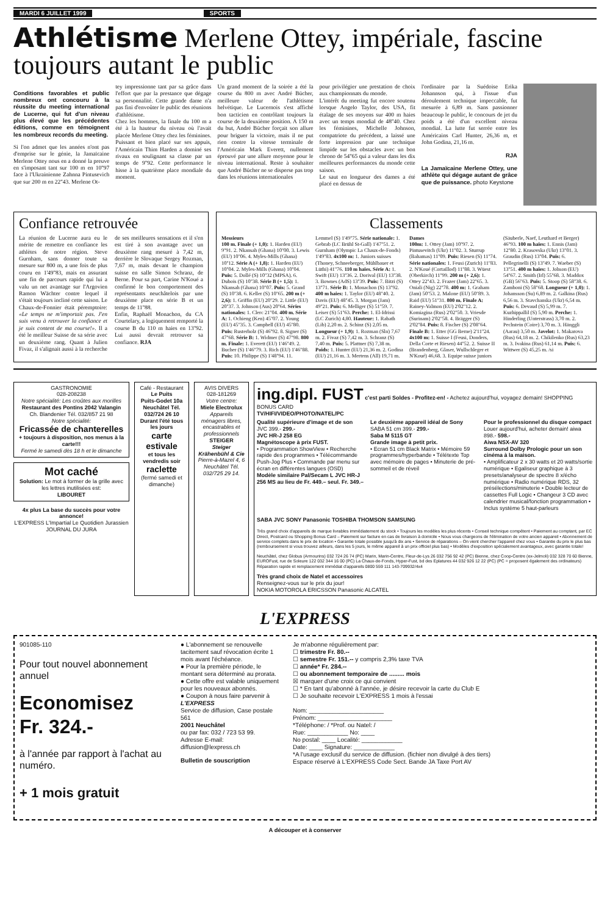MARDI 6 JUILLET 1999 SPORTS
Athlétisme Merlene Ottey, impériale, fascine toujours autant le public
Conditions favorables et public nombreux ont concouru à la réussite du meeting international de Lucerne, qui fut d'un niveau plus élevé que les précédentes éditions, comme en témoignent les nombreux records du meeting.
Si l'on admet que les années n'ont pas d'emprise sur le génie, la Jamaïcaine Merlene Ottey nous en a donné la preuve en s'imposant tant sur 100 m en 10''97 face à l'Ukrainienne Zahnna Pintusevich que sur 200 m en 22''43. Merlene Ot-
tey impressionne tant par sa grâce dans l'effort que par la prestance que dégage sa personnalité. Cette grande dame n'a pas fini d'envoûter le public des réunions d'athlétisme.
Chez les hommes, la finale du 100 m a été à la hauteur du niveau où l'avait placée Merlene Ottey chez les féminines. Puissant et bien placé sur ses appuis, l'Américain Thim Harden a dominé ses rivaux en soulignant sa classe par un temps de 9''92. Cette performance le hisse à la quatrième place mondiale du moment.
Un grand moment de la soirée a été la course du 800 m avec André Bücher, meilleure valeur de l'athlétisme helvétique. Le Lucernois s'est affiché bon tacticien en contrôlant toujours la course de la deuxième position. A 150 m du but, André Bücher forçait son allure pour briguer la victoire, mais il ne put rien contre la vitesse terminale de l'Américain Mark Everett, nullement éprouvé par une allure moyenne pour le niveau international. Reste à souhaiter que André Bücher ne se disperse pas trop dans les réunions internationales
pour privilégier une prestation de choix aux championnats du monde.
L'intérêt du meeting fut encore soutenu lorsque Angelo Taylor, des USA, fit étalage de ses moyens sur 400 m haies avec un temps mondial de 48''40. Chez les féminines, Michelle Johnson, compatriote du précédent, a laissé une forte impression par une technique limpide sur les obstacles avec un bon chrono de 54''65 qui a valeur dans les dix meilleures performances du monde cette saison.
Le saut en longueur des dames a été placé en dessus de
l'ordinaire par la Suédoise Erika Johannson qui, à l'issue d'un déroulement technique impeccable, fut mesurée à 6,89 m. Sans passionner beaucoup le public, le concours de jet du poids a été d'un excellent niveau mondial. La lutte fut serrée entre les Américains Carl Hunter, 26,36 m, et John Godina, 21,16 m.
RJA
La Jamaïcaine Merlene Ottey, une athlète qui dégage autant de grâce que de puissance. photo Keystone
Confiance retrouvée
La réunion de Lucerne aura eu le mérite de remettre en confiance les athlètes de notre région. Steve Gurnham, sans donner toute sa mesure sur 800 m, a une fois de plus couru en 1'49''83, mais en assurant une fin de parcours rapide qui lui a valu un net avantage sur l'Argovien Ramon Wächter contre lequel il s'était toujours incliné cette saison. Le Chaux-de-Fonnier était péremptoire: «Le temps ne m'importait pas. J'en suis venu à retrouver la confiance et je suis content de ma course!». Il a été le meilleur Suisse de sa série avec un deuxième rang. Quant à Julien Fivaz, il s'alignait aussi à la recherche de ses meilleures sensations et il s'en est tiré à son avantage avec un deuxième rang mesuré à 7,42 m, derrière le Slovaque Sergey Rozman, 7,67 m, mais devant le champion suisse en salle Simon Schranz, de Berne. Pour sa part, Carine N'Koué a confirmé le bon comportement des représentants neuchâtelois par une deuxième place en série B et un temps de 11''88.
Enfin, Raphaël Monachon, du CA Courtelary, a logiquement remporté la course B du 110 m haies en 13''92. Lui aussi devrait retrouver sa confiance. RJA
Classements
Messieurs
100 m. Finale (+ 1,0): 1. Harden (EU) 9''91. 2. Nkansah (Ghana) 10''00. 3. Lewis (EU) 10''06. 4. Myles-Mills (Ghana) 10''12. Série A (+ 1,8): 1. Harden (EU) 10''04. 2. Myles-Mills (Ghana) 10''04. Puis: 5. Dollé (S) 10''32 (MPSA). 6. Dubois (S) 10''38. Série B (+ 1,5): 1. Nkansah (Ghana) 10''07. Puis: 5. Grand (S) 10''38. 6. Keller (S) 10''65. 200 m (+ 2,6): 1. Griffin (EU) 20''29. 2. Little (EU) 20''37. 3. Johnson (Aus) 20''64. Séries nationales: 1. Clerc 21''04. 400 m. Série A: 1. Ochieng (Ken) 45''07. 2. Young (EU) 45''35. 3. Campbell (EU) 45''80. Puis: Rusterholz (S) 46''92. 8. Signer (S) 47''68. Série B: 1. Widmer (S) 47''98. 800 m. Finale: 1. Everett (EU) 1'46''49. 2. Bucher (S) 1'46''79. 3. Rich (EU) 1'46''88. Puis: 10. Philippe (S) 1'48''94. 11. Lemmel (S) 1'49''75. Série nationale: 1. Gebrab (LC Brühl St-Gall) 1'47''51. 2. Gurnham (Olympic La Chaux-de-Fonds) 1'49''83. 4x100 m: 1. Juniors suisses (Thoney, Schneeberger, Mühlbauer et Lüthi) 41''76. 110 m haies. Série A: 1. Swift (EU) 13''36. 2. Dorival (EU) 13''38. 3. Bownes (AdS) 13''39. Puis: 7. Bitzi (S) 13''71. Série B: 1. Monachon (S) 13''92. 400 m haies: 1. Taylor (EU) 48''40. 2. Davis (EU) 48''45. 3. Morgan (Jam) 49''21. Puis: 6. Melliger (S) 51''59. 7. Leiser (S) 51''63. Perche: 1. El-Idrissi (LC Zurich) 4,80. Hauteur: 1. Rabath (Lib) 2,20 m. 2. Schinz (S) 2,05 m. Longueur (+ 1,9): 1. Rozman (Sln) 7,67 m. 2. Fivaz (S) 7,42 m. 3. Schranz (S) 7,40 m. Puis: 5. Plattner (S) 7,38 m. Poids: 1. Hunter (EU) 21,36 m. 2. Godina (EU) 21,16 m. 3. Mertens (All) 19,71 m.
Dames
100m: 1. Ottey (Jam) 10''97. 2. Pintusevitch (Ukr) 11''02. 3. Sturrup (Bahamas) 11''09. Puis: Riesen (S) 11''74. Série nationales: 1. Feusi (Zurich) 11''83. 2. N'Koué (Cortaillod) 11''88. 3. Wüest (Oberkirch) 11''99. 200 m (+ 2,6): 1. Ottey 22''43. 2. Frazer (Jam) 22''65. 3. Oniali (Nig) 22''78. 400 m: 1. Graham (Jam) 50''53. 2. Malone (EU) 50''89. 3. Raid (EU) 51''31. 800 m. Finale A: Rainey-Valmon (EU) 2'02''12. 2. Komiagina (Rus) 2'02''50. 3. Vriesde (Surinam) 2'02''58. 4. Brägger (S) 2'02''84. Puis: 8. Fischer (S) 2'08''64. Finale B: 1. Etter (GG Berne) 2'11''24. 4x100 m: 1. Suisse I (Feusi, Donders, Della Corte et Riesen) 44''52. 2. Suisse II (Brandenberg, Glaser, Wullschleger et N'Koué) 46,68. 3. Equipe suisse juniors (Säuberle, Naef, Leuthard et Berger) 46''93. 100 m haies: 1. Ennis (Jam) 12''80. 2. Krasovska (Ukr) 13''01. 3. Graudin (Rus) 13''04. Puis: 6. Pellegrinelli (S) 13''49. 7. Waeber (S) 13''51. 400 m haies: 1. Johson (EU) 54''67. 2. Smith (Irl) 55''68. 3. Maddox (GB) 56''63. Puis: 5. Stoop (S) 58''38. 6. Zamboni (S) 58''68. Longueur (+ 1,0): 1. Johansson (Su) 6,89 m. 2. Galkina (Rus) 6,56 m. 3. Stavchanska (Ukr) 6,54 m. Puis: 6. Devaud (S) 5,99 m. 7. Kuzhippallil (S) 5,90 m. Perche: 1. Hinderling (Unterstrass) 3,70 m. 2. Pechstein (Coire) 3,70 m. 3. Hänggli (Aarau) 3,50 m. Javelot: 1. Makarova (Rus) 64,18 m. 2. Chikilenko (Rus) 63,23 m. 3. Ivakina (Rus) 61,14 m. Puis: 6. Wittwer (S) 45,25 m. /si
GASTRONOMIE
028-208238
Notre spécialité: Les croûtes aux morilles
Restaurant des Pontins 2042 Valangin
Ch. Blandenier Tél. 032/857 21 98
Notre spécialité:
Fricassée de chanterelles
+ toujours à disposition, nos menus à la carte!!!
Fermé le samedi dès 18 h et le dimanche
Mot caché
Solution: Le mot à former de la grille avec les lettres inutilisées est:
LIBOURET
4x plus La base du succès pour votre annonce!
L'EXPRESS L'Impartial Le Quotidien Jurassien JOURNAL DU JURA
Café - Restaurant
Le Puits
Puits-Godet 10a Neuchâtel Tél. 032/724 26 10
Durant l'été tous les jours
carte estivale
et tous les vendredis soir
raclette
(fermé samedi et dimanche)
AVIS DIVERS
028-181269
Votre centre:
Miele Electrolux
Appareils ménagers libres, encastrables et professionnels
STEIGER
Steiger Krähenbühl & Cie
Pierre-à-Mazel 4, 6 Neuchâtel Tél. 032/725 29 14.
ing.dipl. FUST c'est parti Soldes - Profitez-en! - Achetez aujourd'hui, voyagez demain! SHOPPING BONUS CARD
TV/HIFI/VIDEO/PHOTO/NATEL/PC
Qualité supérieure d'image et de son
JVC 399.- 299.-
JVC HR-J 258 EG
Magnétoscope à prix FUST.
• Programmation ShowView • Recherche rapide des programmes • Télécommande Push-Jog Plus • Commande par menu sur écran en différentes langues (OSD)
Modèle similaire Pal/Secam L JVC HR-J 256 MS au lieu de Fr. 449.– seul. Fr. 349.–
Le deuxième appareil idéal de Sony
SABA 51 cm 399.- 299.-
Saba M 5115 GT
Grande image à petit prix.
• Ecran 51 cm Black Matrix • Mémoire 59 programmes/hyperbande • Télétexte Top avec mémoire de pages • Minuterie de pré-sommeil et de réveil
Pour le professionnel du disque compact
Louer aujourd'hui, acheter demain! aiwa 898.- 598.-
Aiwa NSX-AV 320
Surround Dolby Prologic pour un son cinéma à la maison.
• Amplificateur 2 x 30 watts et 20 watts/sortie numérique • Egaliseur graphique à 3 presets/analyseur de spectre 8 x/écho numérique • Radio numérique RDS, 32 présélections/minuterie • Double lecteur de cassettes Full Logic • Changeur 3 CD avec calendrier musical/fonction programmation • Inclus système 5 haut-parleurs
SABA JVC SONY Panasonic TOSHIBA THOMSON SAMSUNG
Très grand choix d'appareils de marque livrables immédiatement du stock • Toujours les modèles les plus récents • Conseil technique compétent • Paiement au comptant, par EC Direct, Postcard ou Shopping Bonus Card – Paiement sur facture en cas de livraison à domicile • Nous vous chargeons de l'élimination de votre ancien appareil • Abonnement de service complets dans le prix de location • Garantie totale possible jusqu'à dix ans • Service de réparations – On vient chercher l'appareil chez vous • Garantie du prix le plus bas (remboursement si vous trouvez ailleurs, dans les 5 jours, le même appareil à un prix officiel plus bas) • Modèles d'exposition spécialement avantageux, avec garantie totale!
Neuchâtel, chez Globus (Armourins) 032 724 26 74 (PC) Marin, Marin-Centre, Fleur-de-Lys 26 032 756 92 42 (PC) Bienne, chez Coop-Centre (ex-Jelmoli) 032 328 70 60 Bienne, EUROFust, rue de Soleure 122 032 344 16 00 (PC) La Chaux-de-Fonds, Hyper-Fust, bd des Eplatures 44 032 926 12 22 (PC) (PC = proposent également des ordinateurs) Réparation rapide et remplacement immédiat d'appareils 0800 559 111 143-709932/4x4
Très grand choix de Natel et accessoires
Renseignez-vous sur le prix du jour!
NOKIA MOTOROLA ERICSSON Panasonic ALCATEL
L'EXPRESS
901085-110
Pour tout nouvel abonnement annuel
Economisez
Fr. 324.-
à l'année par rapport à l'achat au numéro.
+ 1 mois gratuit
● L'abonnement se renouvelle tacitement sauf révocation écrite 1 mois avant l'échéance.
● Pour la première période, le montant sera déterminé au prorata.
● Cette offre est valable uniquement pour les nouveaux abonnés.
● Coupon à nous faire parvenir à
L'EXPRESS
Service de diffusion, Case postale 561
2001 Neuchâtel
ou par fax: 032 / 723 53 99.
Adresse E-mail: diffusion@lexpress.ch
Bulletin de souscription
Je m'abonne régulièrement par:
☐ trimestre Fr. 80.--
☐ semestre Fr. 151.-- y compris 2,3% taxe TVA
☐ année* Fr. 284.--
☐ ou abonnement temporaire de ......... mois
☒ marquer d'une croix ce qui convient
☐ * En tant qu'abonné à l'année, je désire recevoir la carte du Club E
☐ Je souhaite recevoir L'EXPRESS 1 mois à l'essai
Nom: ______________________
Prénom: ______________________
*Téléphone: / *Prof. ou Natel: /
Rue: ____________ No: ____
No postal: ____ Localité: ____________
Date: ____ Signature: ____________
*A l'usage exclusif du service de diffusion. (fichier non divulgé à des tiers)
Espace réservé à L'EXPRESS Code Sect. Bande JA Taxe Port AV
A découper et à conserver